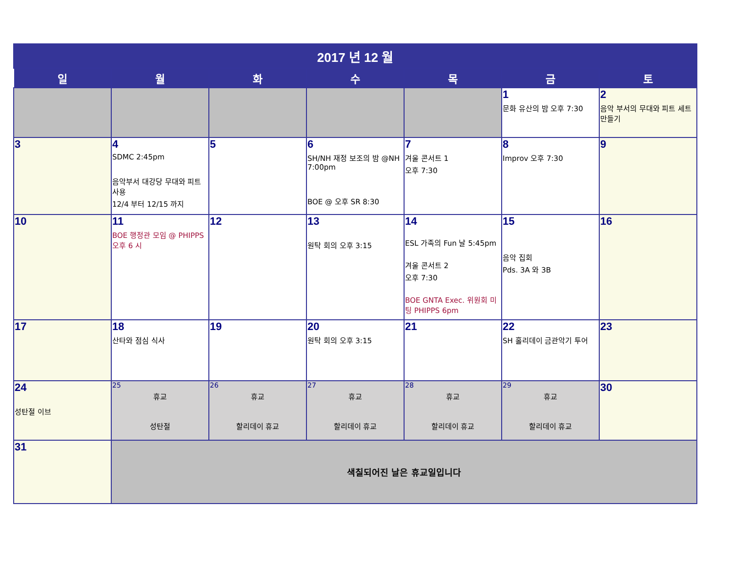| 2017 년 12 월 | | | | | | |
| 일 | 월 | 화 | 수 | 목 | 금 | 토 |
| | | | | | 1 문화 유산의 밤 오후 7:30 | 2 음악 부서의 무대와 피트 세트 만들기 |
| 3 | 4 SDMC 2:45pm 음악부서 대강당 무대와 피트 사용 12/4 부터 12/15 까지 | 5 | 6 SH/NH 재정 보조의 밤 @NH 7:00pm BOE @ 오후 SR 8:30 | 7 겨울 콘서트 1 오후 7:30 | 8 Improv 오후 7:30 | 9 |
| 10 | 11 BOE 행정관 모임 @ PHIPPS 오후 6 시 | 12 | 13 원탁 회의 오후 3:15 | 14 ESL 가족의 Fun 날 5:45pm 겨울 콘서트 2 오후 7:30 BOE GNTA Exec. 위원회 미팅 PHIPPS 6pm | 15 음악 집회 Pds. 3A 와 3B | 16 |
| 17 | 18 산타와 점심 식사 | 19 | 20 원탁 회의 오후 3:15 | 21 | 22 SH 홀리데이 금관악기 투어 | 23 |
| 24 성탄절 이브 | 25 휴교 성탄절 | 26 휴교 할리데이 휴교 | 27 휴교 할리데이 휴교 | 28 휴교 할리데이 휴교 | 29 휴교 할리데이 휴교 | 30 |
| 31 | 색칠되어진 날은 휴교일입니다 | | | | | |